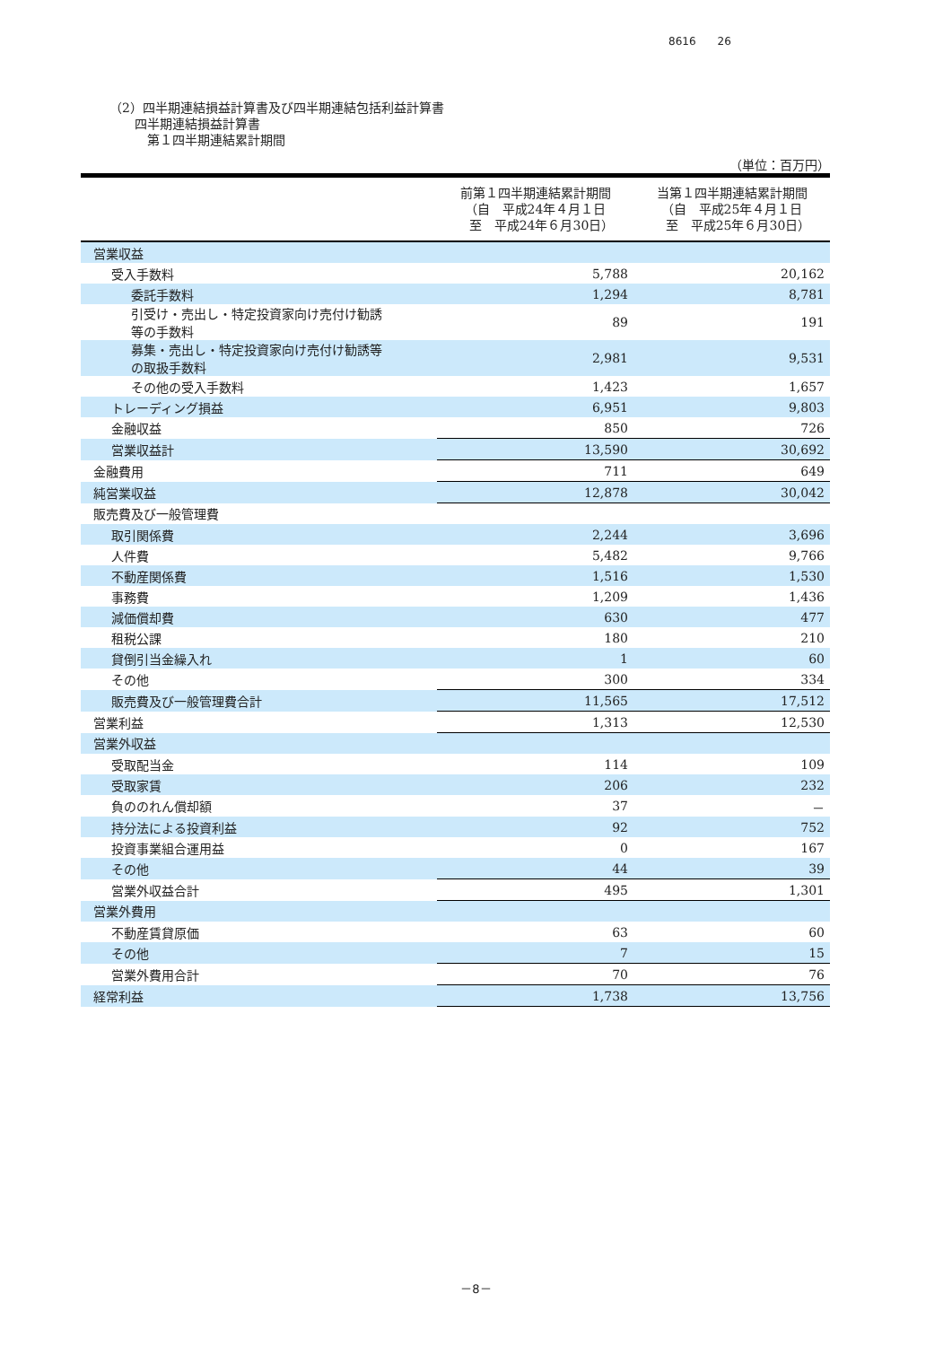8616　　26
（2）四半期連結損益計算書及び四半期連結包括利益計算書
　　四半期連結損益計算書
　　　第１四半期連結累計期間
（単位：百万円）
| | 前第１四半期連結累計期間 （自 平成24年４月１日 至 平成24年６月30日） | 当第１四半期連結累計期間 （自 平成25年４月１日 至 平成25年６月30日） |
| --- | --- | --- |
| 営業収益 | | |
| 受入手数料 | 5,788 | 20,162 |
| 委託手数料 | 1,294 | 8,781 |
| 引受け・売出し・特定投資家向け売付け勧誘 等の手数料 | 89 | 191 |
| 募集・売出し・特定投資家向け売付け勧誘等 の取扱手数料 | 2,981 | 9,531 |
| その他の受入手数料 | 1,423 | 1,657 |
| トレーディング損益 | 6,951 | 9,803 |
| 金融収益 | 850 | 726 |
| 営業収益計 | 13,590 | 30,692 |
| 金融費用 | 711 | 649 |
| 純営業収益 | 12,878 | 30,042 |
| 販売費及び一般管理費 | | |
| 取引関係費 | 2,244 | 3,696 |
| 人件費 | 5,482 | 9,766 |
| 不動産関係費 | 1,516 | 1,530 |
| 事務費 | 1,209 | 1,436 |
| 減価償却費 | 630 | 477 |
| 租税公課 | 180 | 210 |
| 貸倒引当金繰入れ | 1 | 60 |
| その他 | 300 | 334 |
| 販売費及び一般管理費合計 | 11,565 | 17,512 |
| 営業利益 | 1,313 | 12,530 |
| 営業外収益 | | |
| 受取配当金 | 114 | 109 |
| 受取家賃 | 206 | 232 |
| 負ののれん償却額 | 37 | － |
| 持分法による投資利益 | 92 | 752 |
| 投資事業組合運用益 | 0 | 167 |
| その他 | 44 | 39 |
| 営業外収益合計 | 495 | 1,301 |
| 営業外費用 | | |
| 不動産賃貸原価 | 63 | 60 |
| その他 | 7 | 15 |
| 営業外費用合計 | 70 | 76 |
| 経常利益 | 1,738 | 13,756 |
－8－